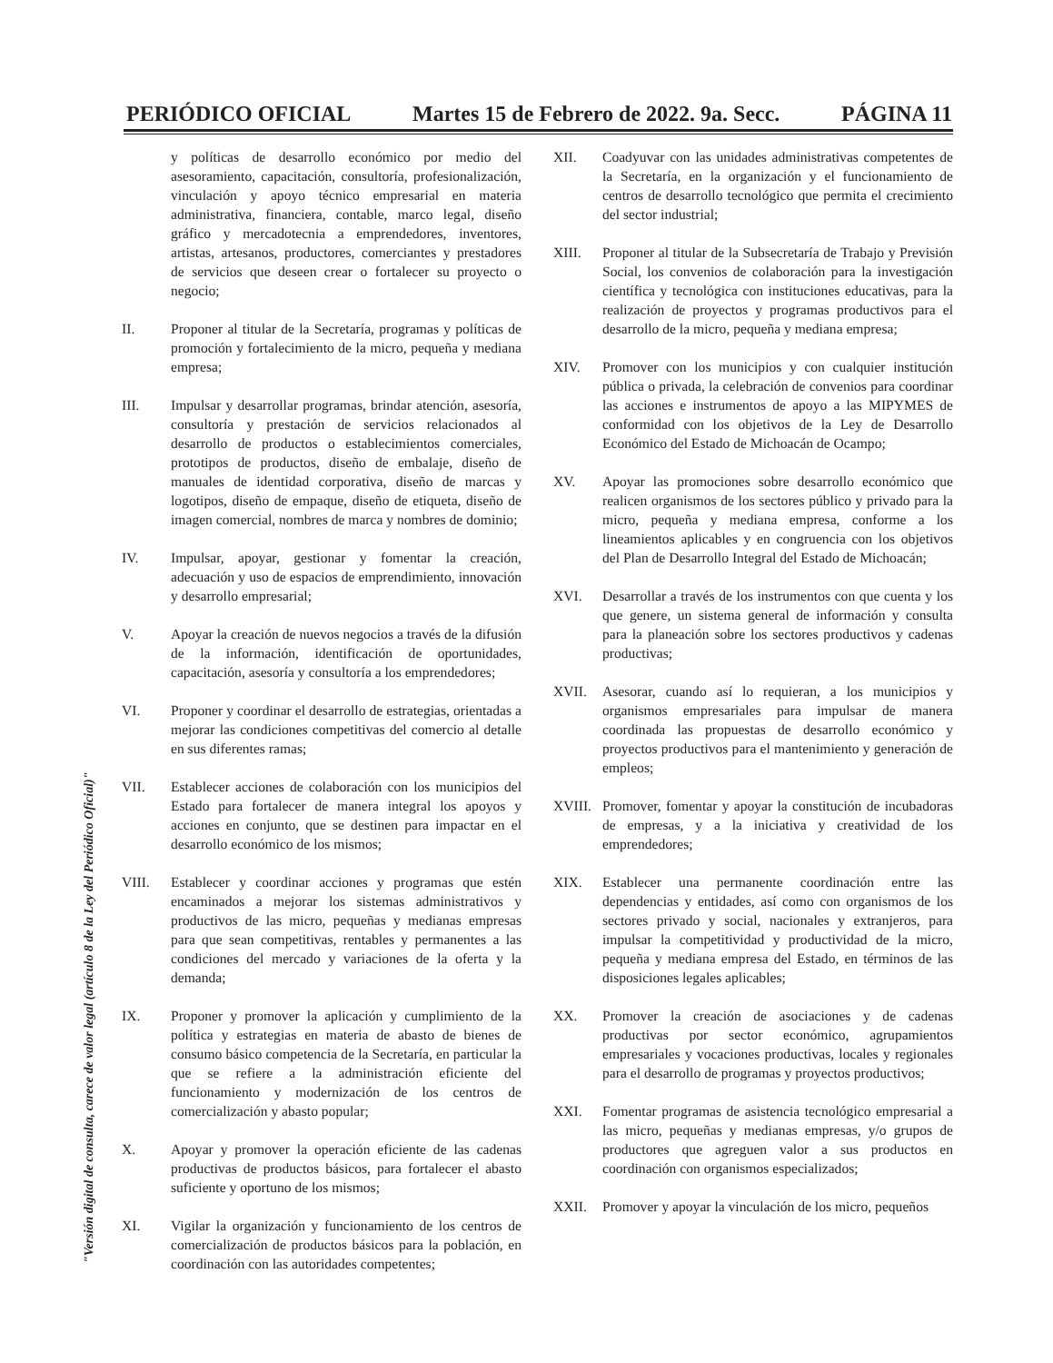PERIÓDICO OFICIAL Martes 15 de Febrero de 2022. 9a. Secc. PÁGINA 11
"Versión digital de consulta, carece de valor legal (artículo 8 de la Ley del Periódico Oficial)"
y políticas de desarrollo económico por medio del asesoramiento, capacitación, consultoría, profesionalización, vinculación y apoyo técnico empresarial en materia administrativa, financiera, contable, marco legal, diseño gráfico y mercadotecnia a emprendedores, inventores, artistas, artesanos, productores, comerciantes y prestadores de servicios que deseen crear o fortalecer su proyecto o negocio;
II. Proponer al titular de la Secretaría, programas y políticas de promoción y fortalecimiento de la micro, pequeña y mediana empresa;
III. Impulsar y desarrollar programas, brindar atención, asesoría, consultoría y prestación de servicios relacionados al desarrollo de productos o establecimientos comerciales, prototipos de productos, diseño de embalaje, diseño de manuales de identidad corporativa, diseño de marcas y logotipos, diseño de empaque, diseño de etiqueta, diseño de imagen comercial, nombres de marca y nombres de dominio;
IV. Impulsar, apoyar, gestionar y fomentar la creación, adecuación y uso de espacios de emprendimiento, innovación y desarrollo empresarial;
V. Apoyar la creación de nuevos negocios a través de la difusión de la información, identificación de oportunidades, capacitación, asesoría y consultoría a los emprendedores;
VI. Proponer y coordinar el desarrollo de estrategias, orientadas a mejorar las condiciones competitivas del comercio al detalle en sus diferentes ramas;
VII. Establecer acciones de colaboración con los municipios del Estado para fortalecer de manera integral los apoyos y acciones en conjunto, que se destinen para impactar en el desarrollo económico de los mismos;
VIII. Establecer y coordinar acciones y programas que estén encaminados a mejorar los sistemas administrativos y productivos de las micro, pequeñas y medianas empresas para que sean competitivas, rentables y permanentes a las condiciones del mercado y variaciones de la oferta y la demanda;
IX. Proponer y promover la aplicación y cumplimiento de la política y estrategias en materia de abasto de bienes de consumo básico competencia de la Secretaría, en particular la que se refiere a la administración eficiente del funcionamiento y modernización de los centros de comercialización y abasto popular;
X. Apoyar y promover la operación eficiente de las cadenas productivas de productos básicos, para fortalecer el abasto suficiente y oportuno de los mismos;
XI. Vigilar la organización y funcionamiento de los centros de comercialización de productos básicos para la población, en coordinación con las autoridades competentes;
XII. Coadyuvar con las unidades administrativas competentes de la Secretaría, en la organización y el funcionamiento de centros de desarrollo tecnológico que permita el crecimiento del sector industrial;
XIII. Proponer al titular de la Subsecretaría de Trabajo y Previsión Social, los convenios de colaboración para la investigación científica y tecnológica con instituciones educativas, para la realización de proyectos y programas productivos para el desarrollo de la micro, pequeña y mediana empresa;
XIV. Promover con los municipios y con cualquier institución pública o privada, la celebración de convenios para coordinar las acciones e instrumentos de apoyo a las MIPYMES de conformidad con los objetivos de la Ley de Desarrollo Económico del Estado de Michoacán de Ocampo;
XV. Apoyar las promociones sobre desarrollo económico que realicen organismos de los sectores público y privado para la micro, pequeña y mediana empresa, conforme a los lineamientos aplicables y en congruencia con los objetivos del Plan de Desarrollo Integral del Estado de Michoacán;
XVI. Desarrollar a través de los instrumentos con que cuenta y los que genere, un sistema general de información y consulta para la planeación sobre los sectores productivos y cadenas productivas;
XVII. Asesorar, cuando así lo requieran, a los municipios y organismos empresariales para impulsar de manera coordinada las propuestas de desarrollo económico y proyectos productivos para el mantenimiento y generación de empleos;
XVIII. Promover, fomentar y apoyar la constitución de incubadoras de empresas, y a la iniciativa y creatividad de los emprendedores;
XIX. Establecer una permanente coordinación entre las dependencias y entidades, así como con organismos de los sectores privado y social, nacionales y extranjeros, para impulsar la competitividad y productividad de la micro, pequeña y mediana empresa del Estado, en términos de las disposiciones legales aplicables;
XX. Promover la creación de asociaciones y de cadenas productivas por sector económico, agrupamientos empresariales y vocaciones productivas, locales y regionales para el desarrollo de programas y proyectos productivos;
XXI. Fomentar programas de asistencia tecnológico empresarial a las micro, pequeñas y medianas empresas, y/o grupos de productores que agreguen valor a sus productos en coordinación con organismos especializados;
XXII. Promover y apoyar la vinculación de los micro, pequeños